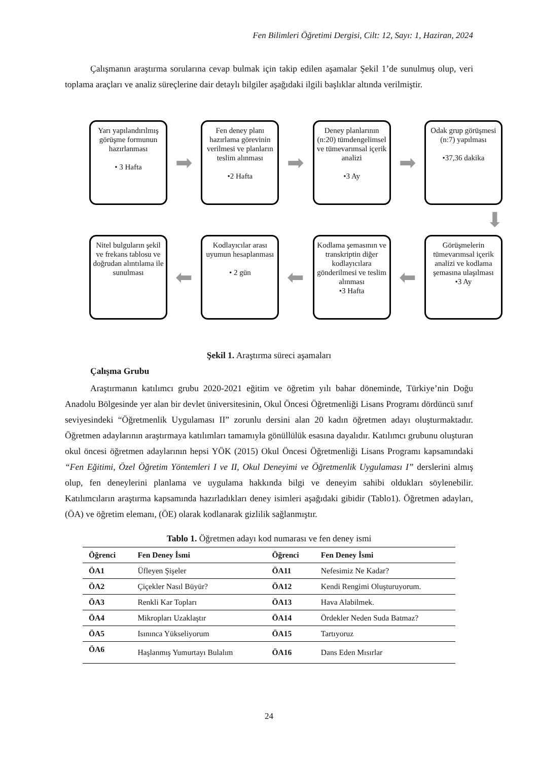Fen Bilimleri Öğretimi Dergisi, Cilt: 12, Sayı: 1, Haziran, 2024
Çalışmanın araştırma sorularına cevap bulmak için takip edilen aşamalar Şekil 1’de sunulmuş olup, veri toplama araçları ve analiz süreçlerine dair detaylı bilgiler aşağıdaki ilgili başlıklar altında verilmiştir.
Yarı yapılandırılmış görüşme formunun hazırlanması
• 3 Hafta
➡
Fen deney planı hazırlama görevinin verilmesi ve planların teslim alınması
•2 Hafta
➡
Deney planlarının (n:20) tümdengelimsel ve tümevarımsal içerik analizi
•3 Ay
➡
Odak grup görüşmesi (n:7) yapılması
•37,36 dakika
⬇
Nitel bulguların şekil ve frekans tablosu ve doğrudan alıntılama ile sunulması
⬅
Kodlayıcılar arası uyumun hesaplanması
• 2 gün
⬅
Kodlama şemasının ve transkriptin diğer kodlayıcılara gönderilmesi ve teslim alınması
•3 Hafta
⬅
Görüşmelerin tümevarımsal içerik analizi ve kodlama şemasına ulaşılması
•3 Ay
Şekil 1. Araştırma süreci aşamaları
Çalışma Grubu
Araştırmanın katılımcı grubu 2020-2021 eğitim ve öğretim yılı bahar döneminde, Türkiye’nin Doğu Anadolu Bölgesinde yer alan bir devlet üniversitesinin, Okul Öncesi Öğretmenliği Lisans Programı dördüncü sınıf seviyesindeki “Öğretmenlik Uygulaması II” zorunlu dersini alan 20 kadın öğretmen adayı oluşturmaktadır. Öğretmen adaylarının araştırmaya katılımları tamamıyla gönüllülük esasına dayalıdır. Katılımcı grubunu oluşturan okul öncesi öğretmen adaylarının hepsi YÖK (2015) Okul Öncesi Öğretmenliği Lisans Programı kapsamındaki “Fen Eğitimi, Özel Öğretim Yöntemleri I ve II, Okul Deneyimi ve Öğretmenlik Uygulaması I” derslerini almış olup, fen deneylerini planlama ve uygulama hakkında bilgi ve deneyim sahibi oldukları söylenebilir. Katılımcıların araştırma kapsamında hazırladıkları deney isimleri aşağıdaki gibidir (Tablo1). Öğretmen adayları, (ÖA) ve öğretim elemanı, (ÖE) olarak kodlanarak gizlilik sağlanmıştır.
Tablo 1. Öğretmen adayı kod numarası ve fen deney ismi
| Öğrenci | Fen Deney İsmi | Öğrenci | Fen Deney İsmi |
| --- | --- | --- | --- |
| ÖA1 | Üfleyen Şişeler | ÖA11 | Nefesimiz Ne Kadar? |
| ÖA2 | Çiçekler Nasıl Büyür? | ÖA12 | Kendi Rengimi Oluşturuyorum. |
| ÖA3 | Renkli Kar Topları | ÖA13 | Hava Alabilmek. |
| ÖA4 | Mikropları Uzaklaştır | ÖA14 | Ördekler Neden Suda Batmaz? |
| ÖA5 | Isınınca Yükseliyorum | ÖA15 | Tartıyoruz |
| ÖA6 | Haşlanmış Yumurtayı Bulalım | ÖA16 | Dans Eden Mısırlar |
24